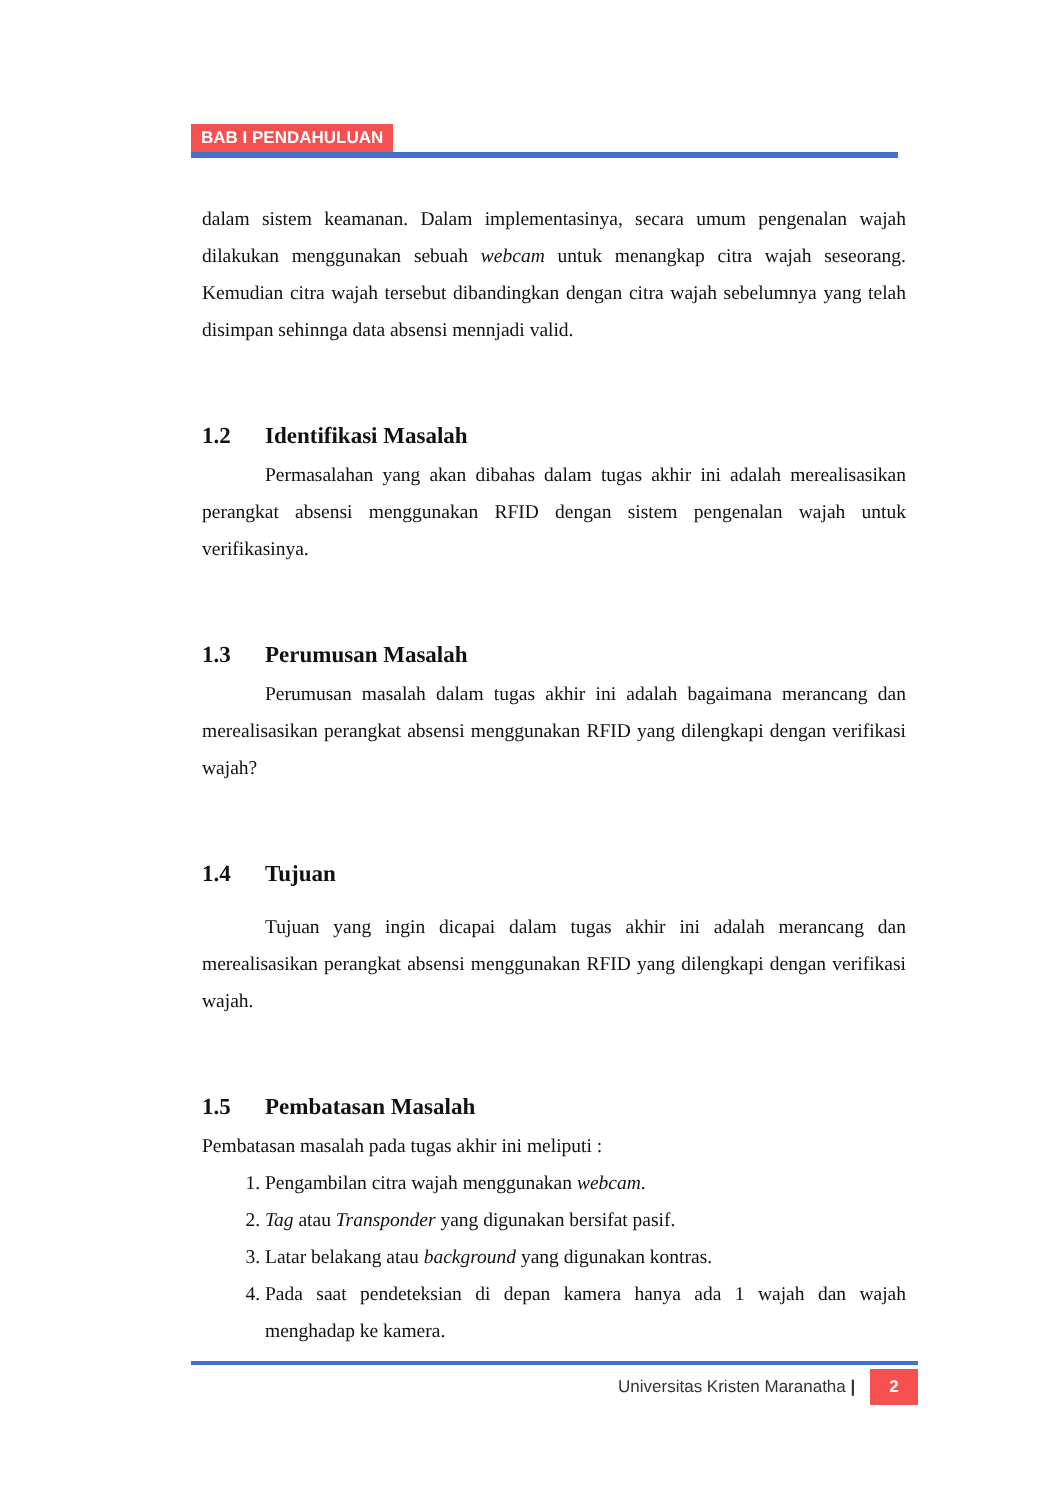BAB I PENDAHULUAN
dalam sistem keamanan. Dalam implementasinya, secara umum pengenalan wajah dilakukan menggunakan sebuah webcam untuk menangkap citra wajah seseorang. Kemudian citra wajah tersebut dibandingkan dengan citra wajah sebelumnya yang telah disimpan sehinnga data absensi mennjadi valid.
1.2 Identifikasi Masalah
Permasalahan yang akan dibahas dalam tugas akhir ini adalah merealisasikan perangkat absensi menggunakan RFID dengan sistem pengenalan wajah untuk verifikasinya.
1.3 Perumusan Masalah
Perumusan masalah dalam tugas akhir ini adalah bagaimana merancang dan merealisasikan perangkat absensi menggunakan RFID yang dilengkapi dengan verifikasi wajah?
1.4 Tujuan
Tujuan yang ingin dicapai dalam tugas akhir ini adalah merancang dan merealisasikan perangkat absensi menggunakan RFID yang dilengkapi dengan verifikasi wajah.
1.5 Pembatasan Masalah
Pembatasan masalah pada tugas akhir ini meliputi :
1. Pengambilan citra wajah menggunakan webcam.
2. Tag atau Transponder yang digunakan bersifat pasif.
3. Latar belakang atau background yang digunakan kontras.
4. Pada saat pendeteksian di depan kamera hanya ada 1 wajah dan wajah menghadap ke kamera.
Universitas Kristen Maranatha | 2